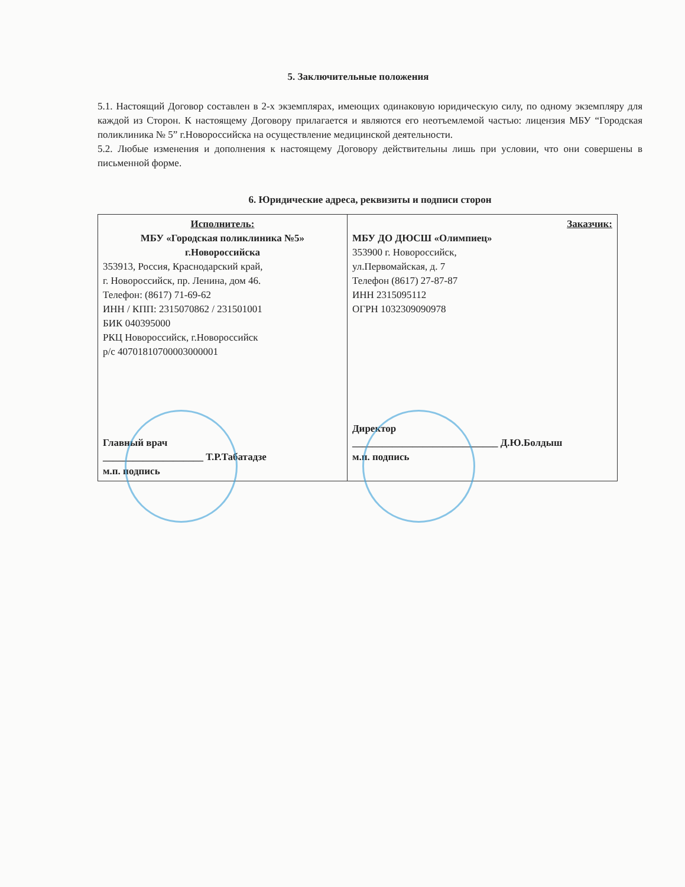5. Заключительные положения
5.1. Настоящий Договор составлен в 2-х экземплярах, имеющих одинаковую юридическую силу, по одному экземпляру для каждой из Сторон. К настоящему Договору прилагается и являются его неотъемлемой частью: лицензия МБУ “Городская поликлиника № 5” г.Новороссийска на осуществление медицинской деятельности.
5.2. Любые изменения и дополнения к настоящему Договору действительны лишь при условии, что они совершены в письменной форме.
6. Юридические адреса, реквизиты и подписи сторон
| Исполнитель: МБУ «Городская поликлиника №5» г.Новороссийска 353913, Россия, Краснодарский край, г. Новороссийск, пр. Ленина, дом 46. Телефон: (8617) 71-69-62 ИНН / КПП: 2315070862 / 231501001 БИК 040395000 РКЦ Новороссийск, г.Новороссийск р/с 40701810700003000001 Главный врач ____________________ Т.Р.Табатадзе м.п. подпись | Заказчик: МБУ ДО ДЮСШ «Олимпиец» 353900 г. Новороссийск, ул.Первомайская, д. 7 Телефон (8617) 27-87-87 ИНН 2315095112 ОГРН 1032309090978 Директор _____________________________ Д.Ю.Болдыш м.п. подпись |